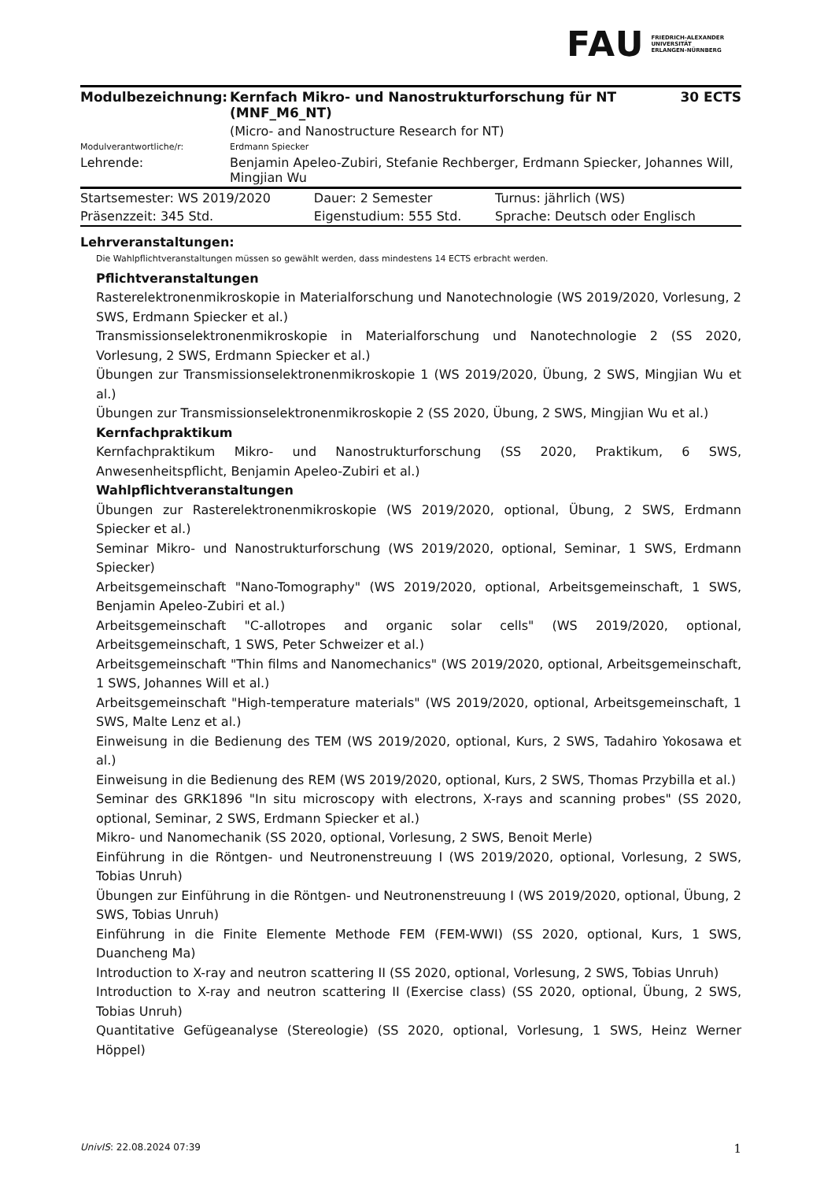FAU
FRIEDRICH-ALEXANDER
UNIVERSITÄT
ERLANGEN-NÜRNBERG
| Modulbezeichnung: | Kernfach Mikro- und Nanostrukturforschung für NT (MNF_M6_NT) | 30 ECTS |
| | (Micro- and Nanostructure Research for NT) | |
| Modulverantwortliche/r: | Erdmann Spiecker | |
| Lehrende: | Benjamin Apeleo-Zubiri, Stefanie Rechberger, Erdmann Spiecker, Johannes Will, Mingjian Wu | |
| Startsemester: WS 2019/2020 | Dauer: 2 Semester | Turnus: jährlich (WS) |
| Präsenzzeit: 345 Std. | Eigenstudium: 555 Std. | Sprache: Deutsch oder Englisch |
Lehrveranstaltungen:
Die Wahlpflichtveranstaltungen müssen so gewählt werden, dass mindestens 14 ECTS erbracht werden.
Pflichtveranstaltungen
Rasterelektronenmikroskopie in Materialforschung und Nanotechnologie (WS 2019/2020, Vorlesung, 2 SWS, Erdmann Spiecker et al.)
Transmissionselektronenmikroskopie in Materialforschung und Nanotechnologie 2 (SS 2020, Vorlesung, 2 SWS, Erdmann Spiecker et al.)
Übungen zur Transmissionselektronenmikroskopie 1 (WS 2019/2020, Übung, 2 SWS, Mingjian Wu et al.)
Übungen zur Transmissionselektronenmikroskopie 2 (SS 2020, Übung, 2 SWS, Mingjian Wu et al.)
Kernfachpraktikum
Kernfachpraktikum Mikro- und Nanostrukturforschung (SS 2020, Praktikum, 6 SWS, Anwesenheitspflicht, Benjamin Apeleo-Zubiri et al.)
Wahlpflichtveranstaltungen
Übungen zur Rasterelektronenmikroskopie (WS 2019/2020, optional, Übung, 2 SWS, Erdmann Spiecker et al.)
Seminar Mikro- und Nanostrukturforschung (WS 2019/2020, optional, Seminar, 1 SWS, Erdmann Spiecker)
Arbeitsgemeinschaft "Nano-Tomography" (WS 2019/2020, optional, Arbeitsgemeinschaft, 1 SWS, Benjamin Apeleo-Zubiri et al.)
Arbeitsgemeinschaft "C-allotropes and organic solar cells" (WS 2019/2020, optional, Arbeitsgemeinschaft, 1 SWS, Peter Schweizer et al.)
Arbeitsgemeinschaft "Thin films and Nanomechanics" (WS 2019/2020, optional, Arbeitsgemeinschaft, 1 SWS, Johannes Will et al.)
Arbeitsgemeinschaft "High-temperature materials" (WS 2019/2020, optional, Arbeitsgemeinschaft, 1 SWS, Malte Lenz et al.)
Einweisung in die Bedienung des TEM (WS 2019/2020, optional, Kurs, 2 SWS, Tadahiro Yokosawa et al.)
Einweisung in die Bedienung des REM (WS 2019/2020, optional, Kurs, 2 SWS, Thomas Przybilla et al.)
Seminar des GRK1896 "In situ microscopy with electrons, X-rays and scanning probes" (SS 2020, optional, Seminar, 2 SWS, Erdmann Spiecker et al.)
Mikro- und Nanomechanik (SS 2020, optional, Vorlesung, 2 SWS, Benoit Merle)
Einführung in die Röntgen- und Neutronenstreuung I (WS 2019/2020, optional, Vorlesung, 2 SWS, Tobias Unruh)
Übungen zur Einführung in die Röntgen- und Neutronenstreuung I (WS 2019/2020, optional, Übung, 2 SWS, Tobias Unruh)
Einführung in die Finite Elemente Methode FEM (FEM-WWI) (SS 2020, optional, Kurs, 1 SWS, Duancheng Ma)
Introduction to X-ray and neutron scattering II (SS 2020, optional, Vorlesung, 2 SWS, Tobias Unruh)
Introduction to X-ray and neutron scattering II (Exercise class) (SS 2020, optional, Übung, 2 SWS, Tobias Unruh)
Quantitative Gefügeanalyse (Stereologie) (SS 2020, optional, Vorlesung, 1 SWS, Heinz Werner Höppel)
UnivIS: 22.08.2024 07:39 1